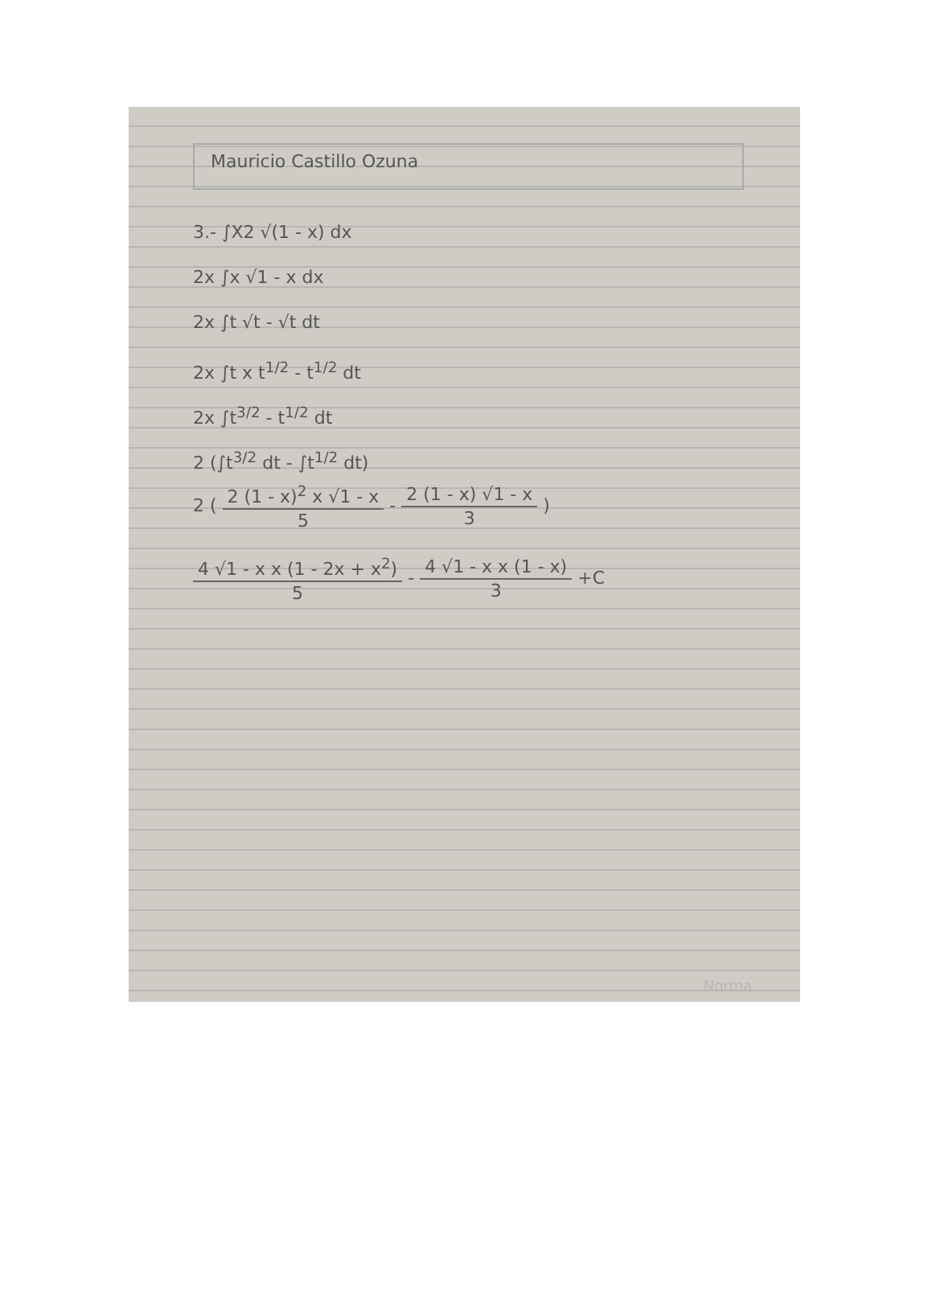Mauricio Castillo Ozuna
3.- ∫X2 √(1 - x) dx
2x ∫x √1 - x dx
2x ∫t √t - √t dt
2x ∫t x t<sup>1/2</sup> - t<sup>1/2</sup> dt
2x ∫t<sup>3/2</sup> - t<sup>1/2</sup> dt
2 (∫t<sup>3/2</sup> dt - ∫t<sup>1/2</sup> dt)
2 (
2 (1 - x)<sup>2</sup> x √1 - x
5
-
2 (1 - x) √1 - x
3
)
4 √1 - x x (1 - 2x + x<sup>2</sup>)
5
-
4 √1 - x x (1 - x)
3
+C
Norma